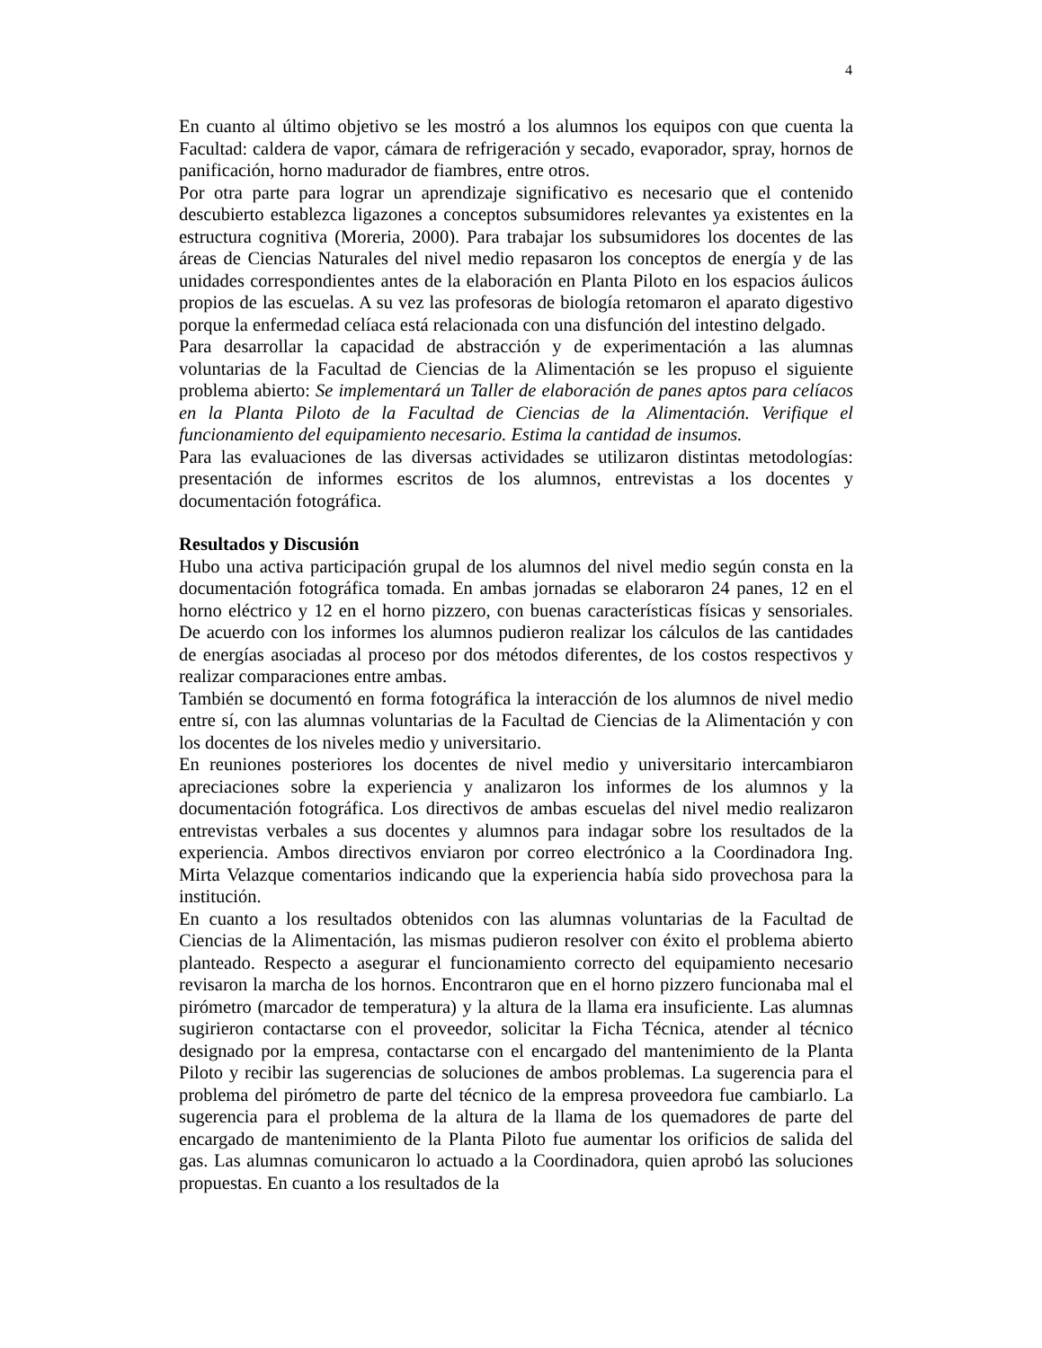4
En cuanto al último objetivo se les mostró a los alumnos los equipos con que cuenta la Facultad: caldera de vapor, cámara de refrigeración y secado, evaporador, spray, hornos de panificación, horno madurador de fiambres, entre otros.
Por otra parte para lograr un aprendizaje significativo es necesario que el contenido descubierto establezca ligazones a conceptos subsumidores relevantes ya existentes en la estructura cognitiva (Moreria, 2000). Para trabajar los subsumidores los docentes de las áreas de Ciencias Naturales del nivel medio repasaron los conceptos de energía y de las unidades correspondientes antes de la elaboración en Planta Piloto en los espacios áulicos propios de las escuelas. A su vez las profesoras de biología retomaron el aparato digestivo porque la enfermedad celíaca está relacionada con una disfunción del intestino delgado.
Para desarrollar la capacidad de abstracción y de experimentación a las alumnas voluntarias de la Facultad de Ciencias de la Alimentación se les propuso el siguiente problema abierto: Se implementará un Taller de elaboración de panes aptos para celíacos en la Planta Piloto de la Facultad de Ciencias de la Alimentación. Verifique el funcionamiento del equipamiento necesario. Estima la cantidad de insumos.
Para las evaluaciones de las diversas actividades se utilizaron distintas metodologías: presentación de informes escritos de los alumnos, entrevistas a los docentes y documentación fotográfica.
Resultados y Discusión
Hubo una activa participación grupal de los alumnos del nivel medio según consta en la documentación fotográfica tomada. En ambas jornadas se elaboraron 24 panes, 12 en el horno eléctrico y 12 en el horno pizzero, con buenas características físicas y sensoriales. De acuerdo con los informes los alumnos pudieron realizar los cálculos de las cantidades de energías asociadas al proceso por dos métodos diferentes, de los costos respectivos y realizar comparaciones entre ambas.
También se documentó en forma fotográfica la interacción de los alumnos de nivel medio entre sí, con las alumnas voluntarias de la Facultad de Ciencias de la Alimentación y con los docentes de los niveles medio y universitario.
En reuniones posteriores los docentes de nivel medio y universitario intercambiaron apreciaciones sobre la experiencia y analizaron los informes de los alumnos y la documentación fotográfica. Los directivos de ambas escuelas del nivel medio realizaron entrevistas verbales a sus docentes y alumnos para indagar sobre los resultados de la experiencia. Ambos directivos enviaron por correo electrónico a la Coordinadora Ing. Mirta Velazque comentarios indicando que la experiencia había sido provechosa para la institución.
En cuanto a los resultados obtenidos con las alumnas voluntarias de la Facultad de Ciencias de la Alimentación, las mismas pudieron resolver con éxito el problema abierto planteado. Respecto a asegurar el funcionamiento correcto del equipamiento necesario revisaron la marcha de los hornos. Encontraron que en el horno pizzero funcionaba mal el pirómetro (marcador de temperatura) y la altura de la llama era insuficiente. Las alumnas sugirieron contactarse con el proveedor, solicitar la Ficha Técnica, atender al técnico designado por la empresa, contactarse con el encargado del mantenimiento de la Planta Piloto y recibir las sugerencias de soluciones de ambos problemas. La sugerencia para el problema del pirómetro de parte del técnico de la empresa proveedora fue cambiarlo. La sugerencia para el problema de la altura de la llama de los quemadores de parte del encargado de mantenimiento de la Planta Piloto fue aumentar los orificios de salida del gas. Las alumnas comunicaron lo actuado a la Coordinadora, quien aprobó las soluciones propuestas. En cuanto a los resultados de la